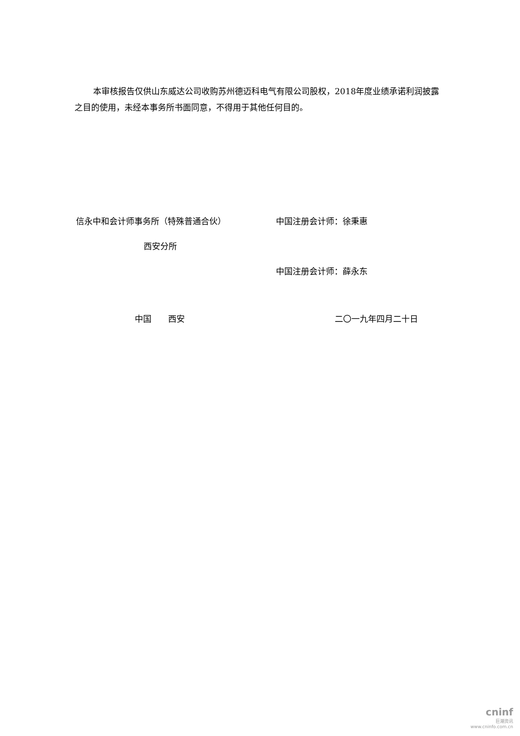本审核报告仅供山东威达公司收购苏州德迈科电气有限公司股权，2018年度业绩承诺利润披露之目的使用，未经本事务所书面同意，不得用于其他任何目的。
信永中和会计师事务所（特殊普通合伙） 中国注册会计师：徐秉惠
西安分所
中国注册会计师：薛永东
中国　　西安 二〇一九年四月二十日
cninf
巨潮资讯
www.cninfo.com.cn